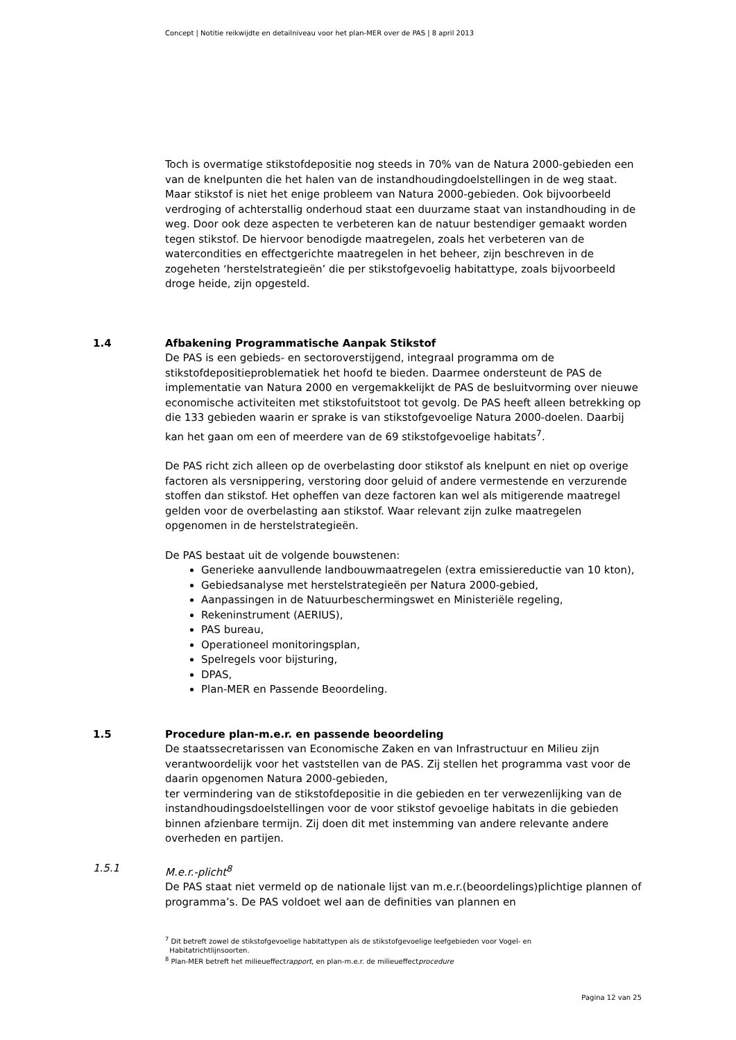Concept | Notitie reikwijdte en detailniveau voor het plan-MER over de PAS | 8 april 2013
Toch is overmatige stikstofdepositie nog steeds in 70% van de Natura 2000-gebieden een van de knelpunten die het halen van de instandhoudingdoelstellingen in de weg staat. Maar stikstof is niet het enige probleem van Natura 2000-gebieden. Ook bijvoorbeeld verdroging of achterstallig onderhoud staat een duurzame staat van instandhouding in de weg. Door ook deze aspecten te verbeteren kan de natuur bestendiger gemaakt worden tegen stikstof. De hiervoor benodigde maatregelen, zoals het verbeteren van de watercondities en effectgerichte maatregelen in het beheer, zijn beschreven in de zogeheten ‘herstelstrategieën’ die per stikstofgevoelig habitattype, zoals bijvoorbeeld droge heide, zijn opgesteld.
1.4 Afbakening Programmatische Aanpak Stikstof
De PAS is een gebieds- en sectoroverstijgend, integraal programma om de stikstofdepositieproblematiek het hoofd te bieden. Daarmee ondersteunt de PAS de implementatie van Natura 2000 en vergemakkelijkt de PAS de besluitvorming over nieuwe economische activiteiten met stikstofuitstoot tot gevolg. De PAS heeft alleen betrekking op die 133 gebieden waarin er sprake is van stikstofgevoelige Natura 2000-doelen. Daarbij kan het gaan om een of meerdere van de 69 stikstofgevoelige habitats<sup>7</sup>.
De PAS richt zich alleen op de overbelasting door stikstof als knelpunt en niet op overige factoren als versnippering, verstoring door geluid of andere vermestende en verzurende stoffen dan stikstof. Het opheffen van deze factoren kan wel als mitigerende maatregel gelden voor de overbelasting aan stikstof. Waar relevant zijn zulke maatregelen opgenomen in de herstelstrategieën.
De PAS bestaat uit de volgende bouwstenen:
Generieke aanvullende landbouwmaatregelen (extra emissiereductie van 10 kton),
Gebiedsanalyse met herstelstrategieën per Natura 2000-gebied,
Aanpassingen in de Natuurbeschermingswet en Ministeriële regeling,
Rekeninstrument (AERIUS),
PAS bureau,
Operationeel monitoringsplan,
Spelregels voor bijsturing,
DPAS,
Plan-MER en Passende Beoordeling.
1.5 Procedure plan-m.e.r. en passende beoordeling
De staatssecretarissen van Economische Zaken en van Infrastructuur en Milieu zijn verantwoordelijk voor het vaststellen van de PAS. Zij stellen het programma vast voor de daarin opgenomen Natura 2000-gebieden,
ter vermindering van de stikstofdepositie in die gebieden en ter verwezenlijking van de instandhoudingsdoelstellingen voor de voor stikstof gevoelige habitats in die gebieden binnen afzienbare termijn. Zij doen dit met instemming van andere relevante andere overheden en partijen.
1.5.1 M.e.r.-plicht<sup>8</sup>
De PAS staat niet vermeld op de nationale lijst van m.e.r.(beoordelings)plichtige plannen of programma’s. De PAS voldoet wel aan de definities van plannen en
<sup>7</sup> Dit betreft zowel de stikstofgevoelige habitattypen als de stikstofgevoelige leefgebieden voor Vogel- en
Habitatrichtlijnsoorten.
<sup>8</sup> Plan-MER betreft het milieueffectrapport, en plan-m.e.r. de milieueffectprocedure
Pagina 12 van 25